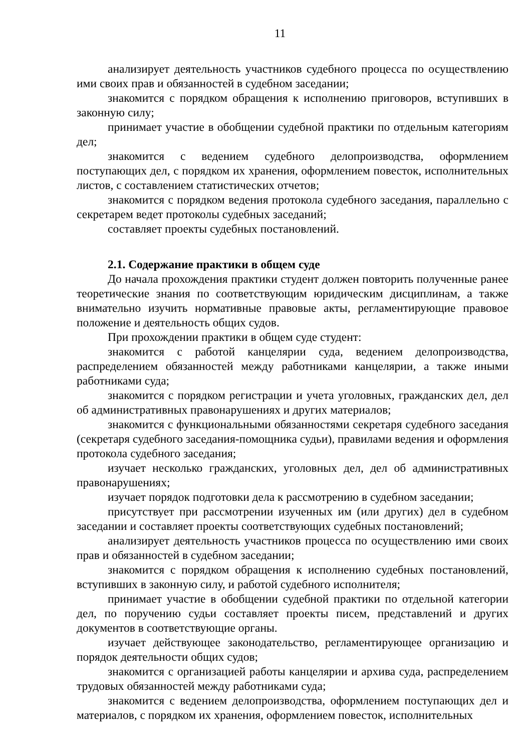11
анализирует деятельность участников судебного процесса по осуществлению ими своих прав и обязанностей в судебном заседании;
знакомится с порядком обращения к исполнению приговоров, вступивших в законную силу;
принимает участие в обобщении судебной практики по отдельным категориям дел;
знакомится с ведением судебного делопроизводства, оформлением поступающих дел, с порядком их хранения, оформлением повесток, исполнительных листов, с составлением статистических отчетов;
знакомится с порядком ведения протокола судебного заседания, параллельно с секретарем ведет протоколы судебных заседаний;
составляет проекты судебных постановлений.
2.1. Содержание практики в общем суде
До начала прохождения практики студент должен повторить полученные ранее теоретические знания по соответствующим юридическим дисциплинам, а также внимательно изучить нормативные правовые акты, регламентирующие правовое положение и деятельность общих судов.
При прохождении практики в общем суде студент:
знакомится с работой канцелярии суда, ведением делопроизводства, распределением обязанностей между работниками канцелярии, а также иными работниками суда;
знакомится с порядком регистрации и учета уголовных, гражданских дел, дел об административных правонарушениях и других материалов;
знакомится с функциональными обязанностями секретаря судебного заседания (секретаря судебного заседания-помощника судьи), правилами ведения и оформления протокола судебного заседания;
изучает несколько гражданских, уголовных дел, дел об административных правонарушениях;
изучает порядок подготовки дела к рассмотрению в судебном заседании;
присутствует при рассмотрении изученных им (или других) дел в судебном заседании и составляет проекты соответствующих судебных постановлений;
анализирует деятельность участников процесса по осуществлению ими своих прав и обязанностей в судебном заседании;
знакомится с порядком обращения к исполнению судебных постановлений, вступивших в законную силу, и работой судебного исполнителя;
принимает участие в обобщении судебной практики по отдельной категории дел, по поручению судьи составляет проекты писем, представлений и других документов в соответствующие органы.
изучает действующее законодательство, регламентирующее организацию и порядок деятельности общих судов;
знакомится с организацией работы канцелярии и архива суда, распределением трудовых обязанностей между работниками суда;
знакомится с ведением делопроизводства, оформлением поступающих дел и материалов, с порядком их хранения, оформлением повесток, исполнительных